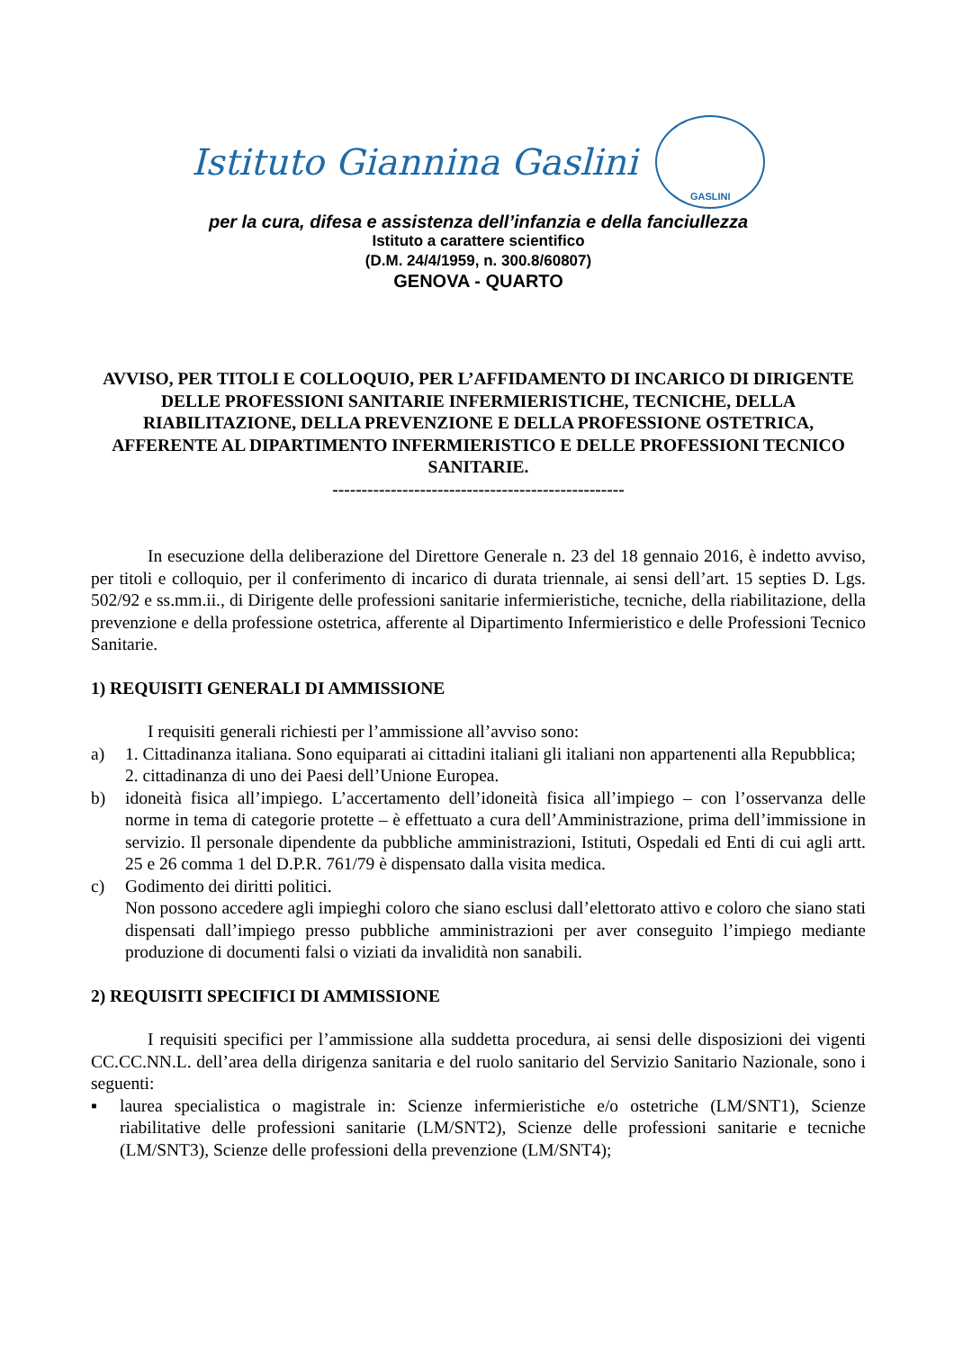Istituto Giannina Gaslini
GASLINI
per la cura, difesa e assistenza dell’infanzia e della fanciullezza
Istituto a carattere scientifico
(D.M. 24/4/1959, n. 300.8/60807)
GENOVA - QUARTO
AVVISO, PER TITOLI E COLLOQUIO, PER L’AFFIDAMENTO DI INCARICO DI DIRIGENTE DELLE PROFESSIONI SANITARIE INFERMIERISTICHE, TECNICHE, DELLA RIABILITAZIONE, DELLA PREVENZIONE E DELLA PROFESSIONE OSTETRICA, AFFERENTE AL DIPARTIMENTO INFERMIERISTICO E DELLE PROFESSIONI TECNICO SANITARIE.
--------------------------------------------------
In esecuzione della deliberazione del Direttore Generale n. 23 del 18 gennaio 2016, è indetto avviso, per titoli e colloquio, per il conferimento di incarico di durata triennale, ai sensi dell’art. 15 septies D. Lgs. 502/92 e ss.mm.ii., di Dirigente delle professioni sanitarie infermieristiche, tecniche, della riabilitazione, della prevenzione e della professione ostetrica, afferente al Dipartimento Infermieristico e delle Professioni Tecnico Sanitarie.
1) REQUISITI GENERALI DI AMMISSIONE
I requisiti generali richiesti per l’ammissione all’avviso sono:
a) 1. Cittadinanza italiana. Sono equiparati ai cittadini italiani gli italiani non appartenenti alla Repubblica;
2. cittadinanza di uno dei Paesi dell’Unione Europea.
b) idoneità fisica all’impiego. L’accertamento dell’idoneità fisica all’impiego – con l’osservanza delle norme in tema di categorie protette – è effettuato a cura dell’Amministrazione, prima dell’immissione in servizio. Il personale dipendente da pubbliche amministrazioni, Istituti, Ospedali ed Enti di cui agli artt. 25 e 26 comma 1 del D.P.R. 761/79 è dispensato dalla visita medica.
c) Godimento dei diritti politici.
Non possono accedere agli impieghi coloro che siano esclusi dall’elettorato attivo e coloro che siano stati dispensati dall’impiego presso pubbliche amministrazioni per aver conseguito l’impiego mediante produzione di documenti falsi o viziati da invalidità non sanabili.
2) REQUISITI SPECIFICI DI AMMISSIONE
I requisiti specifici per l’ammissione alla suddetta procedura, ai sensi delle disposizioni dei vigenti CC.CC.NN.L. dell’area della dirigenza sanitaria e del ruolo sanitario del Servizio Sanitario Nazionale, sono i seguenti:
▪ laurea specialistica o magistrale in: Scienze infermieristiche e/o ostetriche (LM/SNT1), Scienze riabilitative delle professioni sanitarie (LM/SNT2), Scienze delle professioni sanitarie e tecniche (LM/SNT3), Scienze delle professioni della prevenzione (LM/SNT4);